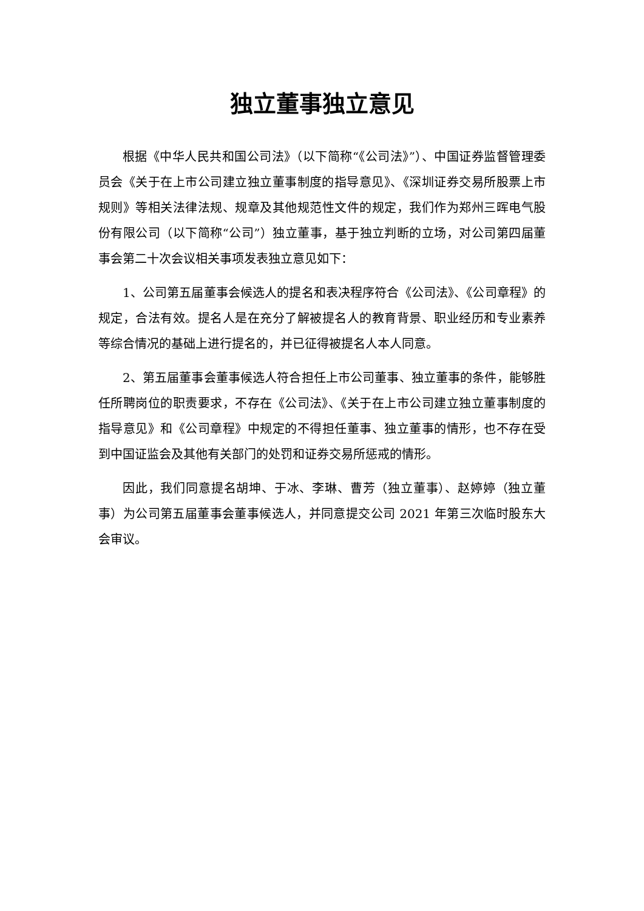独立董事独立意见
根据《中华人民共和国公司法》（以下简称“《公司法》”）、中国证券监督管理委员会《关于在上市公司建立独立董事制度的指导意见》、《深圳证券交易所股票上市规则》等相关法律法规、规章及其他规范性文件的规定，我们作为郑州三晖电气股份有限公司（以下简称“公司”）独立董事，基于独立判断的立场，对公司第四届董事会第二十次会议相关事项发表独立意见如下：
1、公司第五届董事会候选人的提名和表决程序符合《公司法》、《公司章程》的规定，合法有效。提名人是在充分了解被提名人的教育背景、职业经历和专业素养等综合情况的基础上进行提名的，并已征得被提名人本人同意。
2、第五届董事会董事候选人符合担任上市公司董事、独立董事的条件，能够胜任所聘岗位的职责要求，不存在《公司法》、《关于在上市公司建立独立董事制度的指导意见》和《公司章程》中规定的不得担任董事、独立董事的情形，也不存在受到中国证监会及其他有关部门的处罚和证券交易所惩戒的情形。
因此，我们同意提名胡坤、于冰、李琳、曹芳（独立董事）、赵婷婷（独立董事）为公司第五届董事会董事候选人，并同意提交公司 2021 年第三次临时股东大会审议。